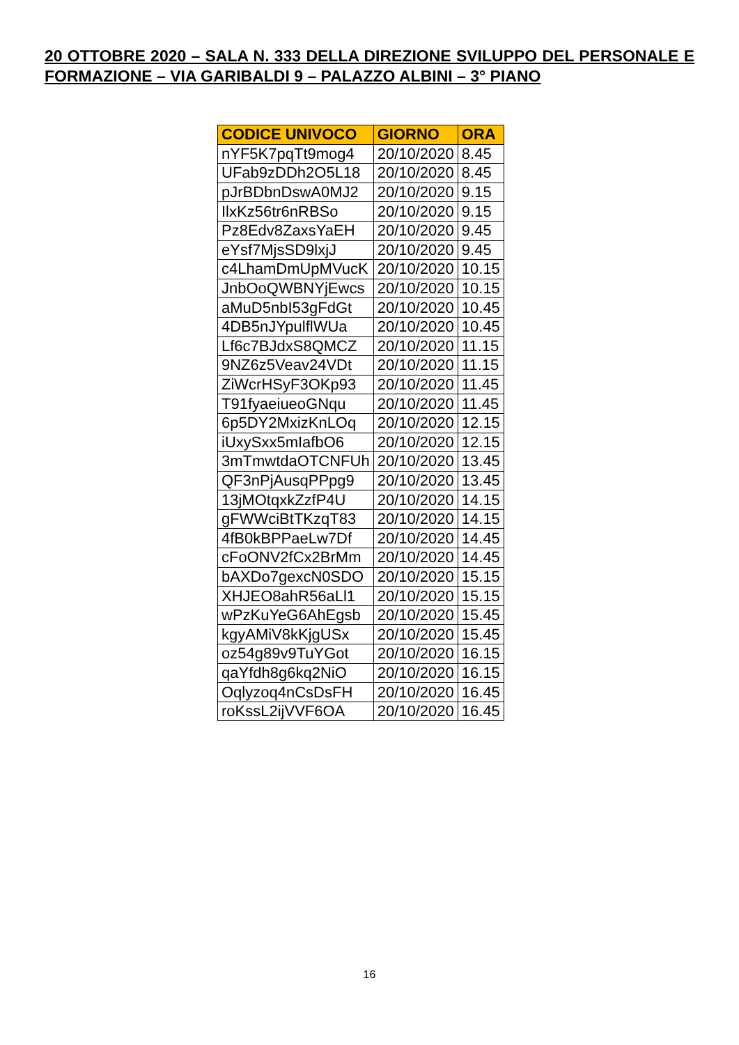20 OTTOBRE 2020 – SALA N. 333 DELLA DIREZIONE SVILUPPO DEL PERSONALE E FORMAZIONE – VIA GARIBALDI 9 – PALAZZO ALBINI – 3° PIANO
| CODICE UNIVOCO | GIORNO | ORA |
| --- | --- | --- |
| nYF5K7pqTt9mog4 | 20/10/2020 | 8.45 |
| UFab9zDDh2O5L18 | 20/10/2020 | 8.45 |
| pJrBDbnDswA0MJ2 | 20/10/2020 | 9.15 |
| IlxKz56tr6nRBSo | 20/10/2020 | 9.15 |
| Pz8Edv8ZaxsYaEH | 20/10/2020 | 9.45 |
| eYsf7MjsSD9lxjJ | 20/10/2020 | 9.45 |
| c4LhamDmUpMVucK | 20/10/2020 | 10.15 |
| JnbOoQWBNYjEwcs | 20/10/2020 | 10.15 |
| aMuD5nbI53gFdGt | 20/10/2020 | 10.45 |
| 4DB5nJYpulflWUa | 20/10/2020 | 10.45 |
| Lf6c7BJdxS8QMCZ | 20/10/2020 | 11.15 |
| 9NZ6z5Veav24VDt | 20/10/2020 | 11.15 |
| ZiWcrHSyF3OKp93 | 20/10/2020 | 11.45 |
| T91fyaeiueoGNqu | 20/10/2020 | 11.45 |
| 6p5DY2MxizKnLOq | 20/10/2020 | 12.15 |
| iUxySxx5mIafbO6 | 20/10/2020 | 12.15 |
| 3mTmwtdaOTCNFUh | 20/10/2020 | 13.45 |
| QF3nPjAusqPPpg9 | 20/10/2020 | 13.45 |
| 13jMOtqxkZzfP4U | 20/10/2020 | 14.15 |
| gFWWciBtTKzqT83 | 20/10/2020 | 14.15 |
| 4fB0kBPPaeLw7Df | 20/10/2020 | 14.45 |
| cFoONV2fCx2BrMm | 20/10/2020 | 14.45 |
| bAXDo7gexcN0SDO | 20/10/2020 | 15.15 |
| XHJEO8ahR56aLl1 | 20/10/2020 | 15.15 |
| wPzKuYeG6AhEgsb | 20/10/2020 | 15.45 |
| kgyAMiV8kKjgUSx | 20/10/2020 | 15.45 |
| oz54g89v9TuYGot | 20/10/2020 | 16.15 |
| qaYfdh8g6kq2NiO | 20/10/2020 | 16.15 |
| Oqlyzoq4nCsDsFH | 20/10/2020 | 16.45 |
| roKssL2ijVVF6OA | 20/10/2020 | 16.45 |
16